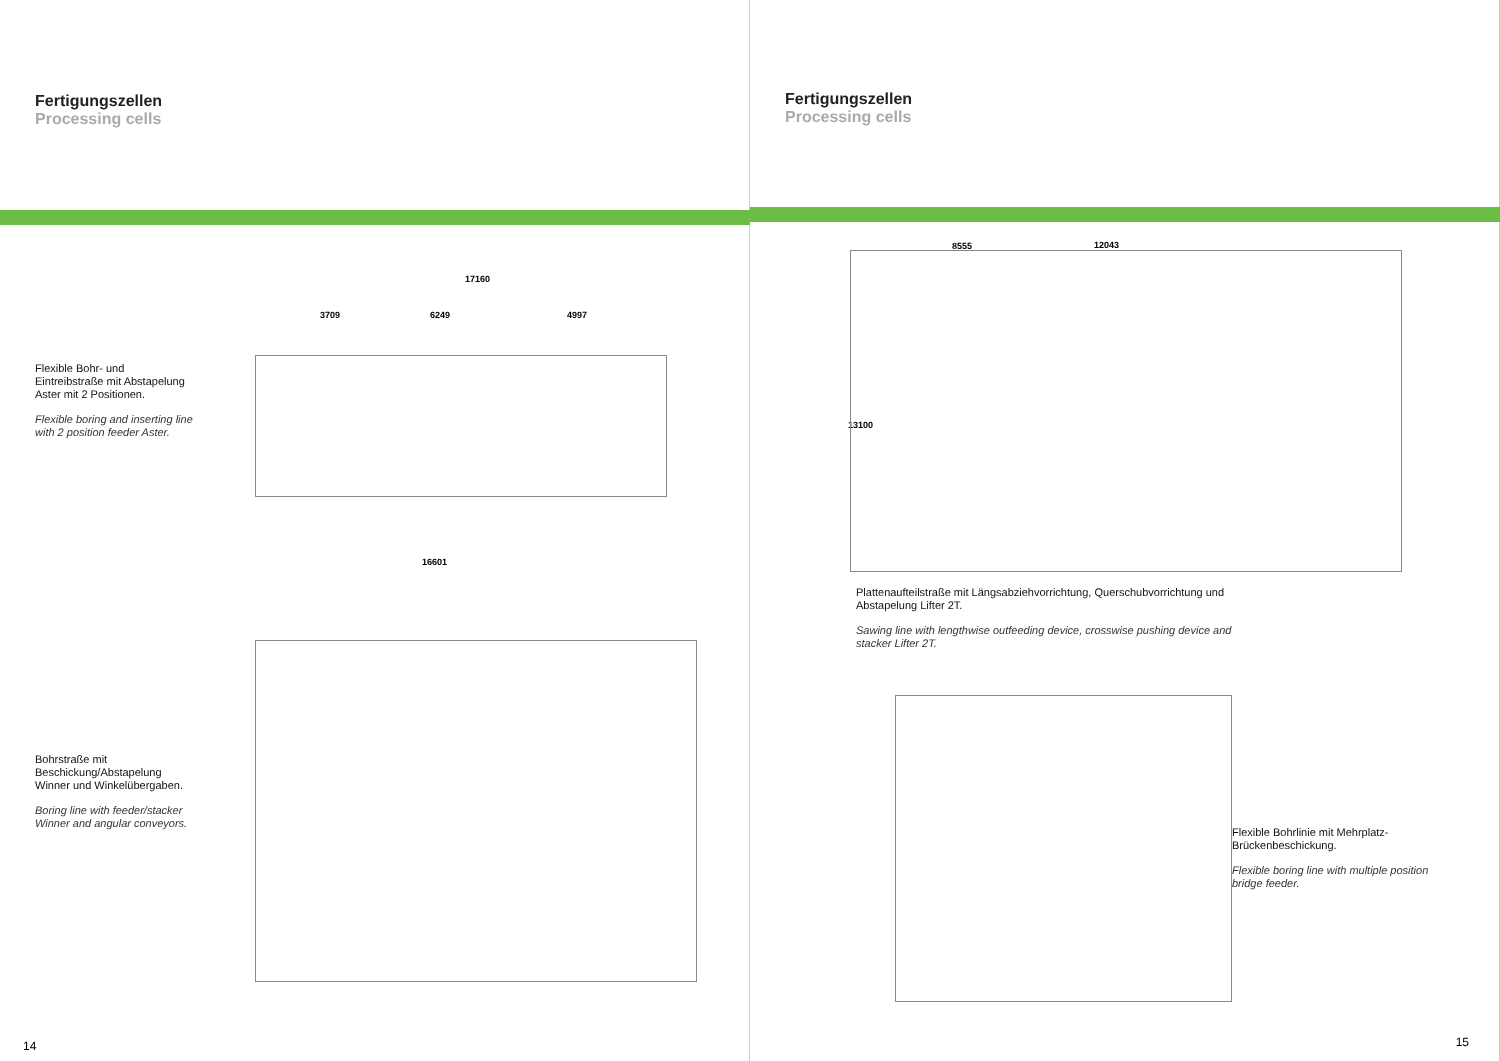Fertigungszellen
Processing cells
Flexible Bohr- und
Eintreibstraße mit Abstapelung
Aster mit 2 Positionen.
Flexible boring and inserting line
with 2 position feeder Aster.
17160
3709 6249 4997
16601
Bohrstraße mit
Beschickung/Abstapelung
Winner und Winkelübergaben.
Boring line with feeder/stacker
Winner and angular conveyors.
14
Fertigungszellen
Processing cells
8555 12043
13100
Plattenaufteilstraße mit Längsabziehvorrichtung, Querschubvorrichtung und
Abstapelung Lifter 2T.
Sawing line with lengthwise outfeeding device, crosswise pushing device and
stacker Lifter 2T.
Flexible Bohrlinie mit Mehrplatz-
Brückenbeschickung.
Flexible boring line with multiple position
bridge feeder.
15